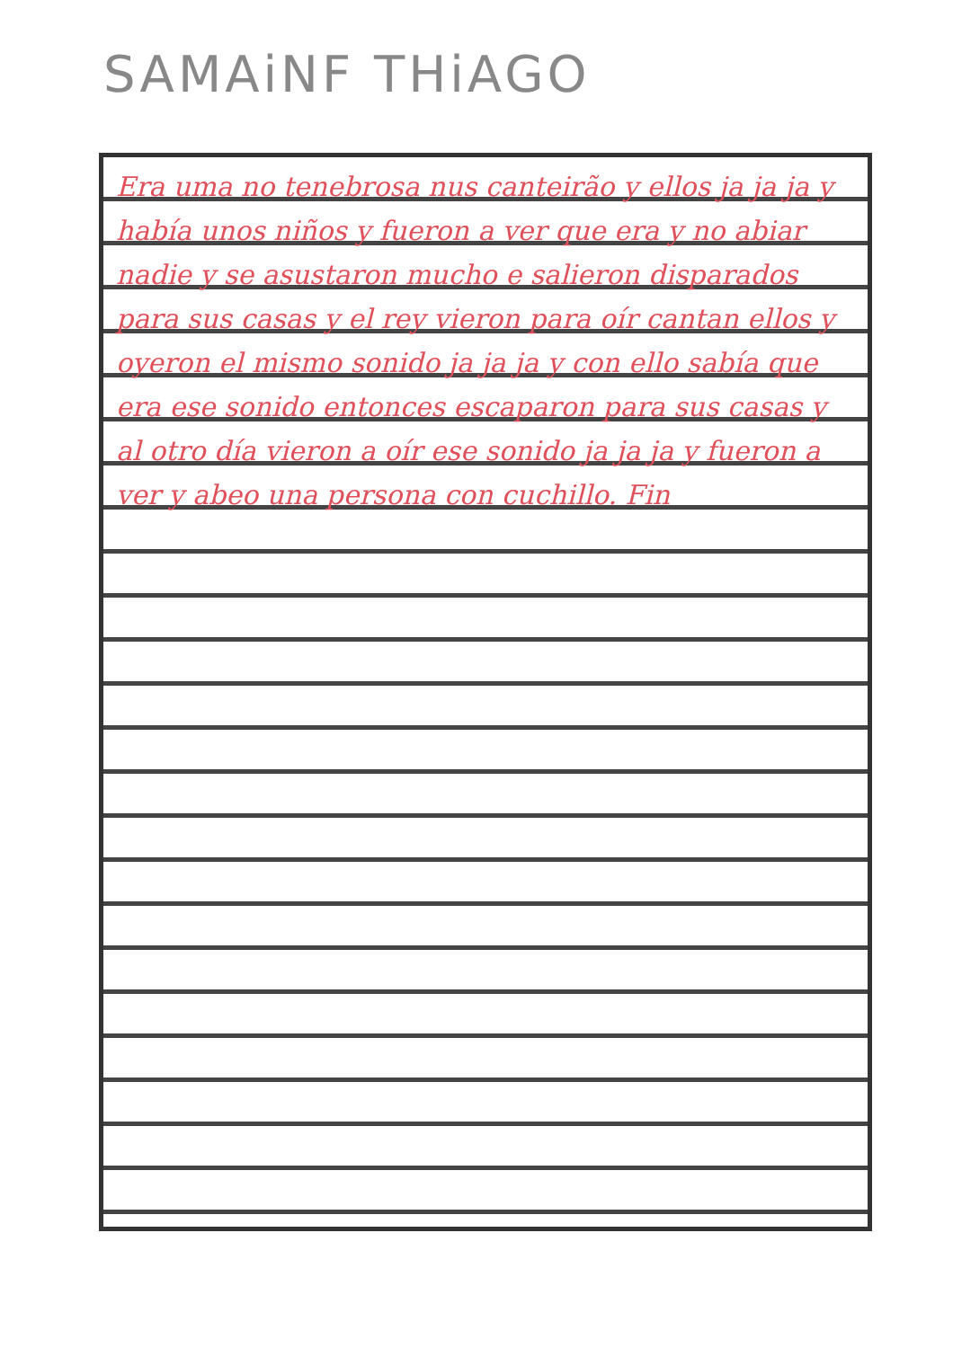SAMAiNF THiAGO
Era uma no tenebrosa nus canteirão y ellos ja ja ja y había unos niños y fueron a ver que era y no abiar nadie y se asustaron mucho e salieron disparados para sus casas y el rey vieron para oír cantan ellos y oyeron el mismo sonido ja ja ja y con ello sabía que era ese sonido entonces escaparon para sus casas y al otro día vieron a oír ese sonido ja ja ja y fueron a ver y abeo una persona con cuchillo. Fin